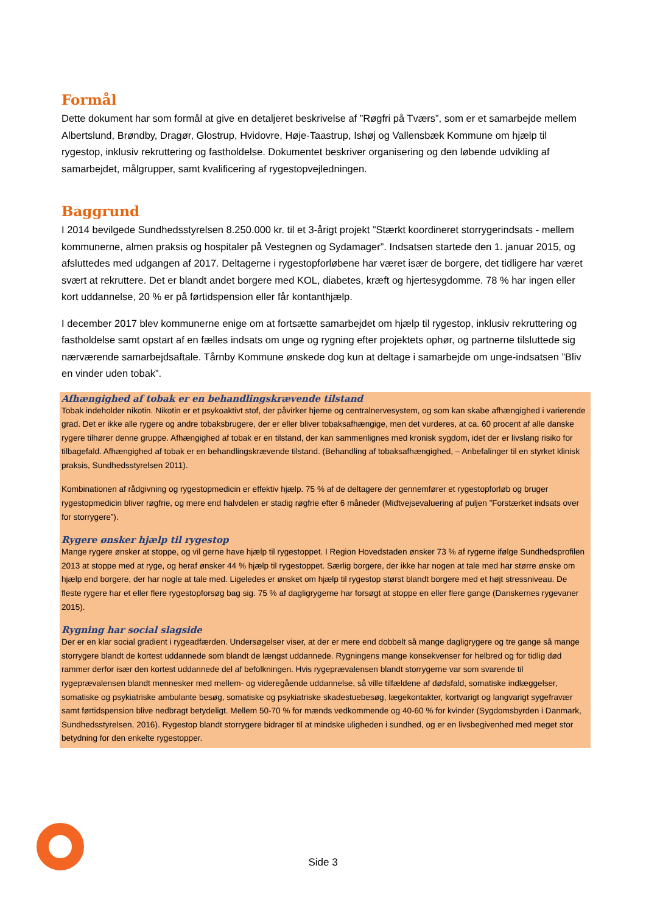Formål
Dette dokument har som formål at give en detaljeret beskrivelse af ”Røgfri på Tværs”, som er et samarbejde mellem Albertslund, Brøndby, Dragør, Glostrup, Hvidovre, Høje-Taastrup, Ishøj og Vallensbæk Kommune om hjælp til rygestop, inklusiv rekruttering og fastholdelse. Dokumentet beskriver organisering og den løbende udvikling af samarbejdet, målgrupper, samt kvalificering af rygestopvejledningen.
Baggrund
I 2014 bevilgede Sundhedsstyrelsen 8.250.000 kr. til et 3-årigt projekt ”Stærkt koordineret storrygerindsats - mellem kommunerne, almen praksis og hospitaler på Vestegnen og Sydamager”. Indsatsen startede den 1. januar 2015, og afsluttedes med udgangen af 2017. Deltagerne i rygestopforløbene har været især de borgere, det tidligere har været svært at rekruttere. Det er blandt andet borgere med KOL, diabetes, kræft og hjertesygdomme. 78 % har ingen eller kort uddannelse, 20 % er på førtidspension eller får kontanthjælp.
I december 2017 blev kommunerne enige om at fortsætte samarbejdet om hjælp til rygestop, inklusiv rekruttering og fastholdelse samt opstart af en fælles indsats om unge og rygning efter projektets ophør, og partnerne tilsluttede sig nærværende samarbejdsaftale. Tårnby Kommune ønskede dog kun at deltage i samarbejde om unge-indsatsen ”Bliv en vinder uden tobak”.
Afhængighed af tobak er en behandlingskrævende tilstand
Tobak indeholder nikotin. Nikotin er et psykoaktivt stof, der påvirker hjerne og centralnervesystem, og som kan skabe afhængighed i varierende grad. Det er ikke alle rygere og andre tobaksbrugere, der er eller bliver tobaksafhængige, men det vurderes, at ca. 60 procent af alle danske rygere tilhører denne gruppe. Afhængighed af tobak er en tilstand, der kan sammenlignes med kronisk sygdom, idet der er livslang risiko for tilbagefald. Afhængighed af tobak er en behandlingskrævende tilstand. (Behandling af tobaksafhængighed, – Anbefalinger til en styrket klinisk praksis, Sundhedsstyrelsen 2011).
Kombinationen af rådgivning og rygestopmedicin er effektiv hjælp. 75 % af de deltagere der gennemfører et rygestopforløb og bruger rygestopmedicin bliver røgfrie, og mere end halvdelen er stadig røgfrie efter 6 måneder (Midtvejsevaluering af puljen ”Forstærket indsats over for storrygere”).
Rygere ønsker hjælp til rygestop
Mange rygere ønsker at stoppe, og vil gerne have hjælp til rygestoppet. I Region Hovedstaden ønsker 73 % af rygerne ifølge Sundhedsprofilen 2013 at stoppe med at ryge, og heraf ønsker 44 % hjælp til rygestoppet. Særlig borgere, der ikke har nogen at tale med har større ønske om hjælp end borgere, der har nogle at tale med. Ligeledes er ønsket om hjælp til rygestop størst blandt borgere med et højt stressniveau. De fleste rygere har et eller flere rygestopforsøg bag sig. 75 % af dagligrygerne har forsøgt at stoppe en eller flere gange (Danskernes rygevaner 2015).
Rygning har social slagside
Der er en klar social gradient i rygeadfærden. Undersøgelser viser, at der er mere end dobbelt så mange dagligrygere og tre gange så mange storrygere blandt de kortest uddannede som blandt de længst uddannede. Rygningens mange konsekvenser for helbred og for tidlig død rammer derfor især den kortest uddannede del af befolkningen. Hvis rygeprævalensen blandt storrygerne var som svarende til rygeprævalensen blandt mennesker med mellem- og videregående uddannelse, så ville tilfældene af dødsfald, somatiske indlæggelser, somatiske og psykiatriske ambulante besøg, somatiske og psykiatriske skadestuebesøg, lægekontakter, kortvarigt og langvarigt sygefravær samt førtidspension blive nedbragt betydeligt. Mellem 50-70 % for mænds vedkommende og 40-60 % for kvinder (Sygdomsbyrden i Danmark, Sundhedsstyrelsen, 2016). Rygestop blandt storrygere bidrager til at mindske uligheden i sundhed, og er en livsbegivenhed med meget stor betydning for den enkelte rygestopper.
Side 3